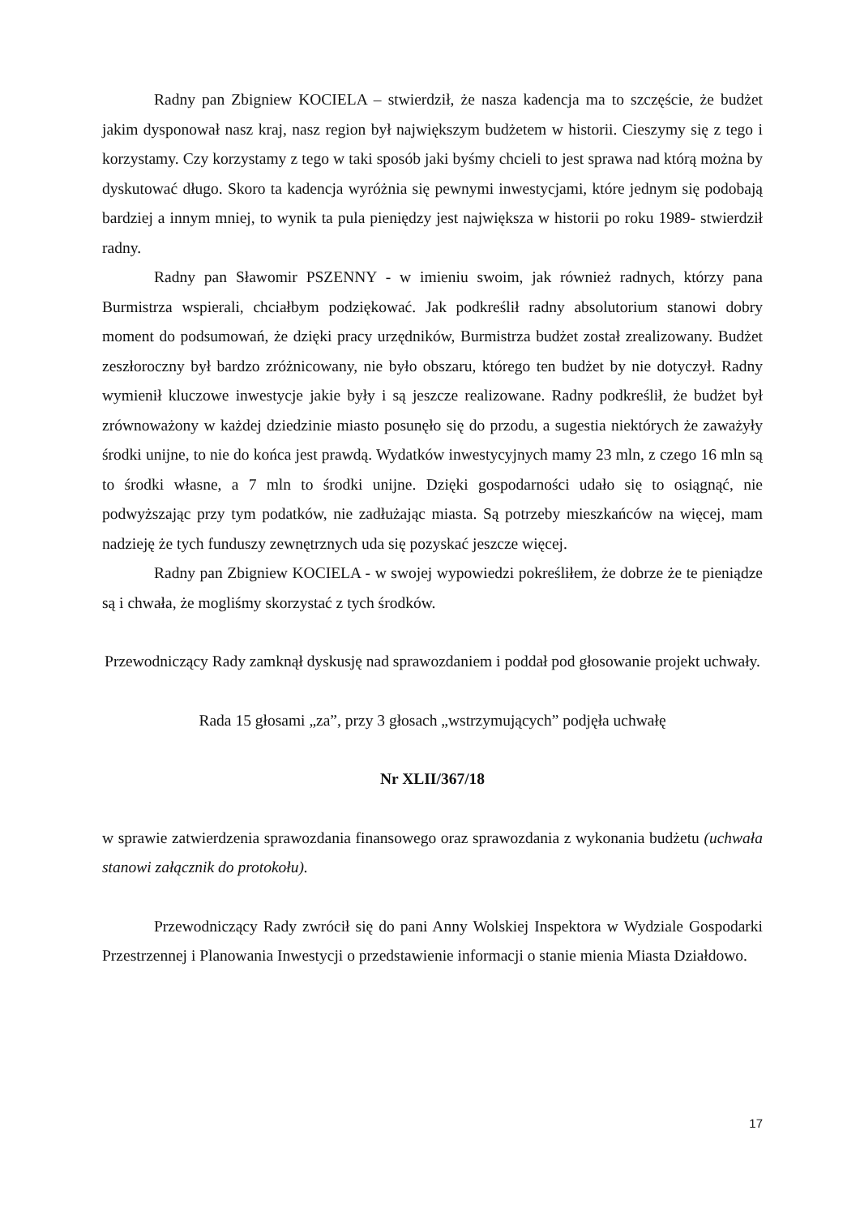Radny pan Zbigniew KOCIELA – stwierdził, że nasza kadencja ma to szczęście, że budżet jakim dysponował nasz kraj, nasz region był największym budżetem w historii. Cieszymy się z tego i korzystamy. Czy korzystamy z tego w taki sposób jaki byśmy chcieli to jest sprawa nad którą można by dyskutować długo. Skoro ta kadencja wyróżnia się pewnymi inwestycjami, które jednym się podobają bardziej a innym mniej, to wynik ta pula pieniędzy jest największa w historii po roku 1989- stwierdził radny.
Radny pan Sławomir PSZENNY - w imieniu swoim, jak również radnych, którzy pana Burmistrza wspierali, chciałbym podziękować. Jak podkreślił radny absolutorium stanowi dobry moment do podsumowań, że dzięki pracy urzędników, Burmistrza budżet został zrealizowany. Budżet zeszłoroczny był bardzo zróżnicowany, nie było obszaru, którego ten budżet by nie dotyczył. Radny wymienił kluczowe inwestycje jakie były i są jeszcze realizowane. Radny podkreślił, że budżet był zrównoważony w każdej dziedzinie miasto posunęło się do przodu, a sugestia niektórych że zaważyły środki unijne, to nie do końca jest prawdą. Wydatków inwestycyjnych mamy 23 mln, z czego 16 mln są to środki własne, a 7 mln to środki unijne. Dzięki gospodarności udało się to osiągnąć, nie podwyższając przy tym podatków, nie zadłużając miasta. Są potrzeby mieszkańców na więcej, mam nadzieję że tych funduszy zewnętrznych uda się pozyskać jeszcze więcej.
Radny pan Zbigniew KOCIELA - w swojej wypowiedzi pokreśliłem, że dobrze że te pieniądze są i chwała, że mogliśmy skorzystać z tych środków.
Przewodniczący Rady zamknął dyskusję nad sprawozdaniem i poddał pod głosowanie projekt uchwały.
Rada 15 głosami „za”, przy 3 głosach „wstrzymujących” podjęła uchwałę
Nr XLII/367/18
w sprawie zatwierdzenia sprawozdania finansowego oraz sprawozdania z wykonania budżetu (uchwała stanowi załącznik do protokołu).
Przewodniczący Rady zwrócił się do pani Anny Wolskiej Inspektora w Wydziale Gospodarki Przestrzennej i Planowania Inwestycji o przedstawienie informacji o stanie mienia Miasta Działdowo.
17